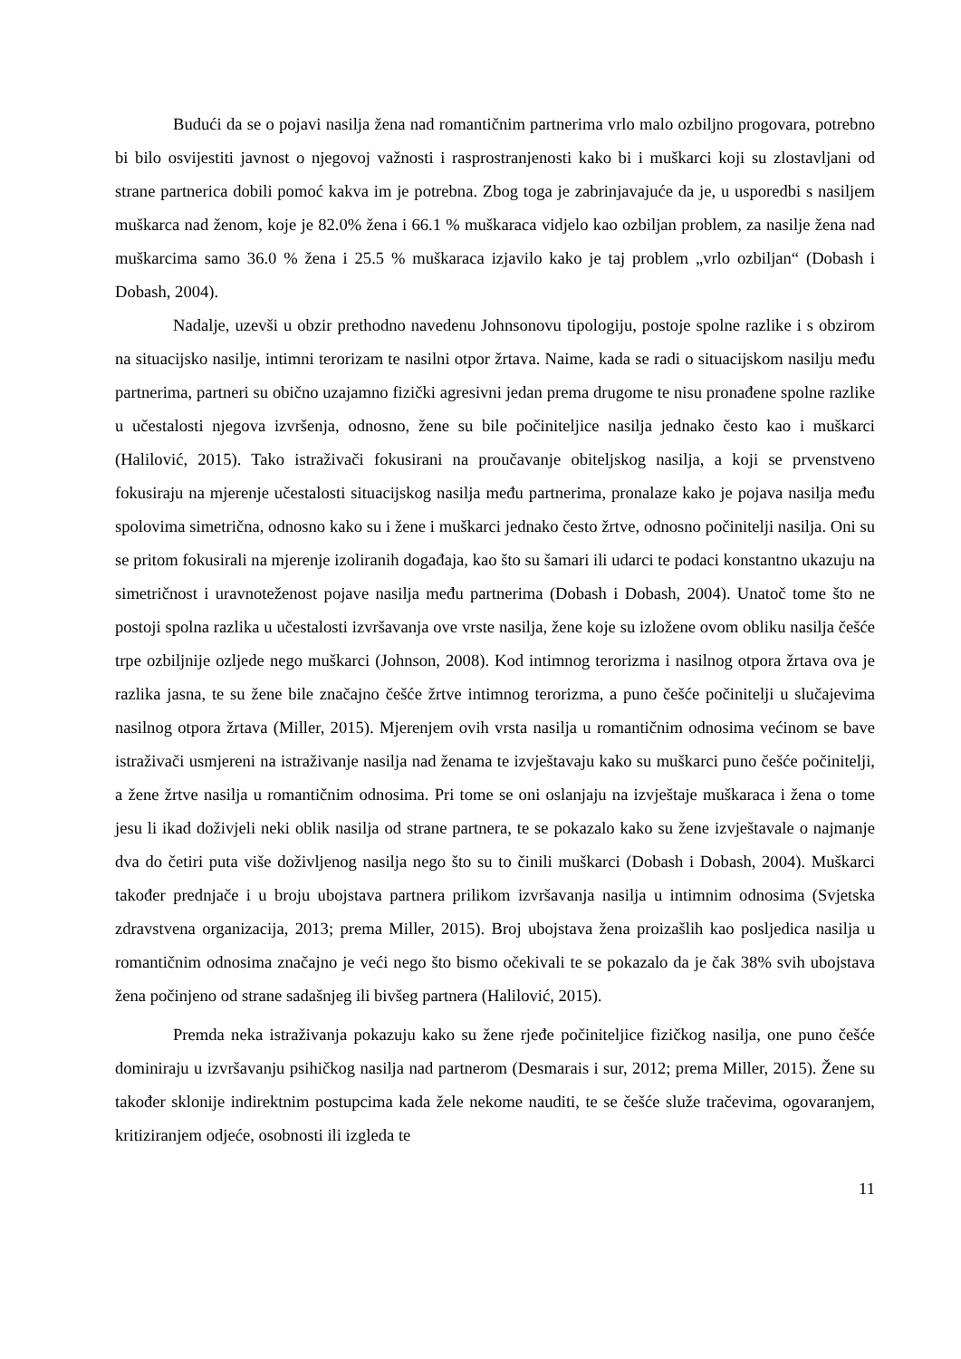Budući da se o pojavi nasilja žena nad romantičnim partnerima vrlo malo ozbiljno progovara, potrebno bi bilo osvijestiti javnost o njegovoj važnosti i rasprostranjenosti kako bi i muškarci koji su zlostavljani od strane partnerica dobili pomoć kakva im je potrebna. Zbog toga je zabrinjavajuće da je, u usporedbi s nasiljem muškarca nad ženom, koje je 82.0% žena i 66.1 % muškaraca vidjelo kao ozbiljan problem, za nasilje žena nad muškarcima samo 36.0 % žena i 25.5 % muškaraca izjavilo kako je taj problem „vrlo ozbiljan“ (Dobash i Dobash, 2004).
Nadalje, uzevši u obzir prethodno navedenu Johnsonovu tipologiju, postoje spolne razlike i s obzirom na situacijsko nasilje, intimni terorizam te nasilni otpor žrtava. Naime, kada se radi o situacijskom nasilju među partnerima, partneri su obično uzajamno fizički agresivni jedan prema drugome te nisu pronađene spolne razlike u učestalosti njegova izvršenja, odnosno, žene su bile počiniteljice nasilja jednako često kao i muškarci (Halilović, 2015). Tako istraživači fokusirani na proučavanje obiteljskog nasilja, a koji se prvenstveno fokusiraju na mjerenje učestalosti situacijskog nasilja među partnerima, pronalaze kako je pojava nasilja među spolovima simetrična, odnosno kako su i žene i muškarci jednako često žrtve, odnosno počinitelji nasilja. Oni su se pritom fokusirali na mjerenje izoliranih događaja, kao što su šamari ili udarci te podaci konstantno ukazuju na simetričnost i uravnoteženost pojave nasilja među partnerima (Dobash i Dobash, 2004). Unatoč tome što ne postoji spolna razlika u učestalosti izvršavanja ove vrste nasilja, žene koje su izložene ovom obliku nasilja češće trpe ozbiljnije ozljede nego muškarci (Johnson, 2008). Kod intimnog terorizma i nasilnog otpora žrtava ova je razlika jasna, te su žene bile značajno češće žrtve intimnog terorizma, a puno češće počinitelji u slučajevima nasilnog otpora žrtava (Miller, 2015). Mjerenjem ovih vrsta nasilja u romantičnim odnosima većinom se bave istraživači usmjereni na istraživanje nasilja nad ženama te izvještavaju kako su muškarci puno češće počinitelji, a žene žrtve nasilja u romantičnim odnosima. Pri tome se oni oslanjaju na izvještaje muškaraca i žena o tome jesu li ikad doživjeli neki oblik nasilja od strane partnera, te se pokazalo kako su žene izvještavale o najmanje dva do četiri puta više doživljenog nasilja nego što su to činili muškarci (Dobash i Dobash, 2004). Muškarci također prednjače i u broju ubojstava partnera prilikom izvršavanja nasilja u intimnim odnosima (Svjetska zdravstvena organizacija, 2013; prema Miller, 2015). Broj ubojstava žena proizašlih kao posljedica nasilja u romantičnim odnosima značajno je veći nego što bismo očekivali te se pokazalo da je čak 38% svih ubojstava žena počinjeno od strane sadašnjeg ili bivšeg partnera (Halilović, 2015).
Premda neka istraživanja pokazuju kako su žene rjeđe počiniteljice fizičkog nasilja, one puno češće dominiraju u izvršavanju psihičkog nasilja nad partnerom (Desmarais i sur, 2012; prema Miller, 2015). Žene su također sklonije indirektnim postupcima kada žele nekome nauditi, te se češće služe tračevima, ogovaranjem, kritiziranjem odjeće, osobnosti ili izgleda te
11